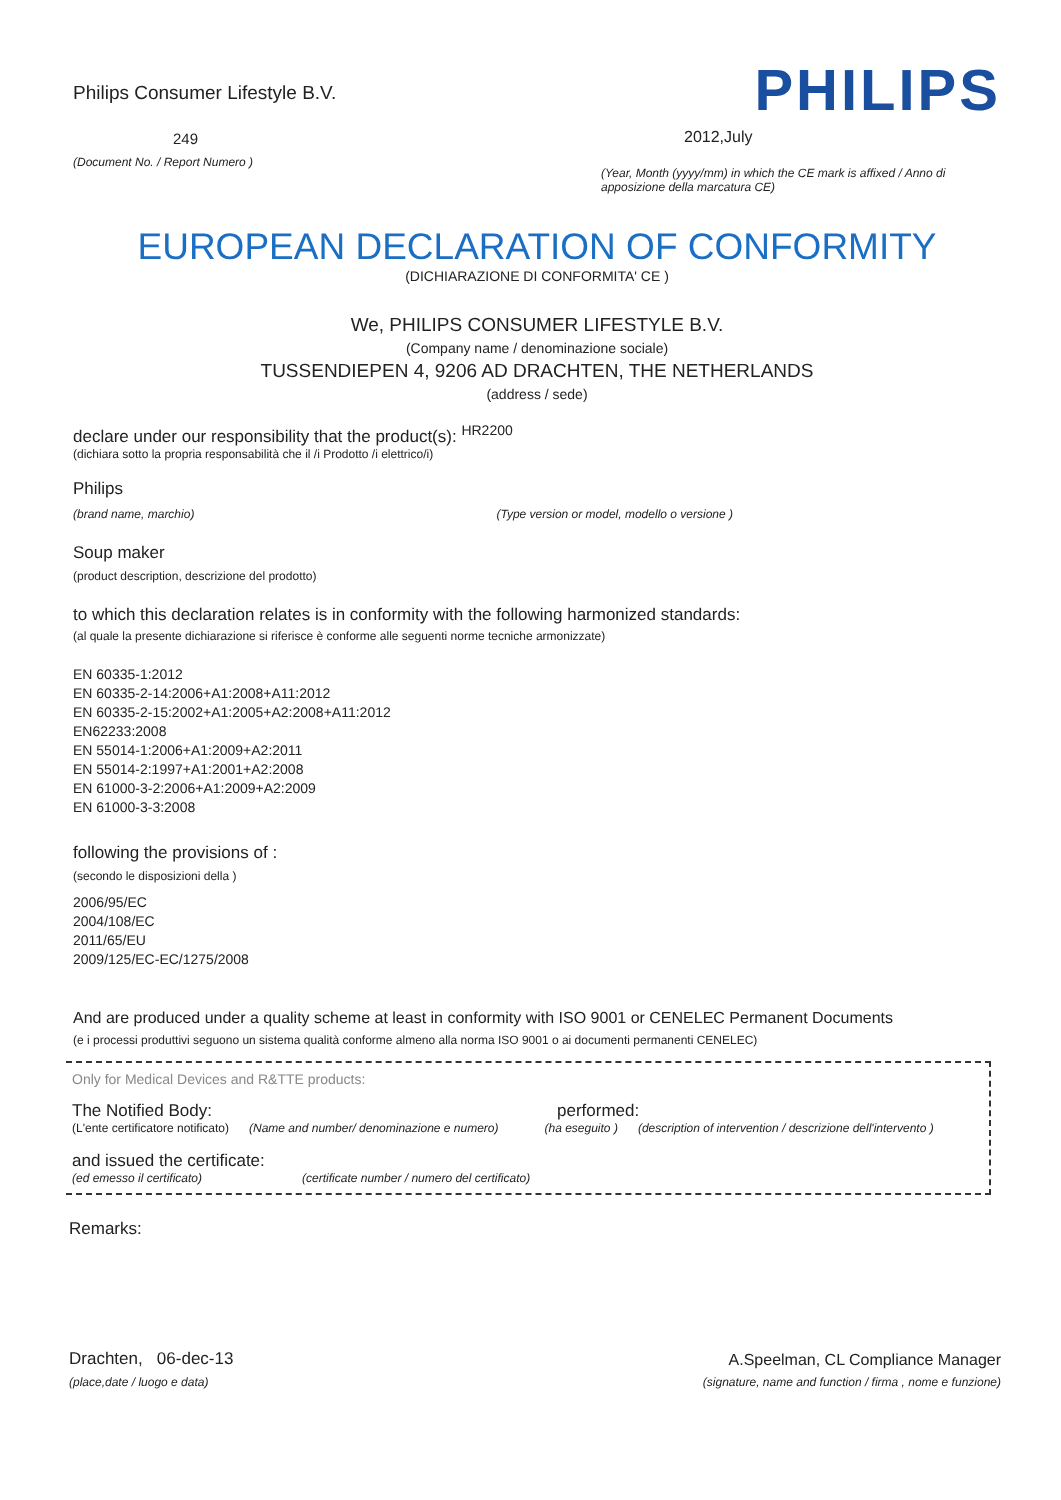Philips Consumer Lifestyle B.V.
249
(Document No. / Report Numero )
PHILIPS
2012,July
(Year, Month (yyyy/mm) in which the CE mark is affixed / Anno di apposizione della marcatura CE)
EUROPEAN DECLARATION OF CONFORMITY
(DICHIARAZIONE DI CONFORMITA' CE )
We, PHILIPS CONSUMER LIFESTYLE B.V.
(Company name / denominazione sociale)
TUSSENDIEPEN 4, 9206 AD DRACHTEN, THE NETHERLANDS
(address / sede)
declare under our responsibility that the product(s): <sup>HR2200</sup>
(dichiara sotto la propria responsabilità che il /i Prodotto /i elettrico/i)
Philips
(brand name, marchio) (Type version or model, modello o versione )
Soup maker
(product description, descrizione del prodotto)
to which this declaration relates is in conformity with the following harmonized standards:
(al quale la presente dichiarazione si riferisce è conforme alle seguenti norme tecniche armonizzate)
EN 60335-1:2012
EN 60335-2-14:2006+A1:2008+A11:2012
EN 60335-2-15:2002+A1:2005+A2:2008+A11:2012
EN62233:2008
EN 55014-1:2006+A1:2009+A2:2011
EN 55014-2:1997+A1:2001+A2:2008
EN 61000-3-2:2006+A1:2009+A2:2009
EN 61000-3-3:2008
following the provisions of :
(secondo le disposizioni della )
2006/95/EC
2004/108/EC
2011/65/EU
2009/125/EC-EC/1275/2008
And are produced under a quality scheme at least in conformity with ISO 9001 or CENELEC Permanent Documents
(e i processi produttivi seguono un sistema qualità conforme almeno alla norma ISO 9001 o ai documenti permanenti CENELEC)
Only for Medical Devices and R&TTE products:
The Notified Body: performed:
(L'ente certificatore notificato) (Name and number/ denominazione e numero) (ha eseguito ) (description of intervention / descrizione dell'intervento )
and issued the certificate:
(ed emesso il certificato) (certificate number / numero del certificato)
Remarks:
Drachten, 06-dec-13
(place,date / luogo e data)
A.Speelman, CL Compliance Manager
(signature, name and function / firma , nome e funzione)